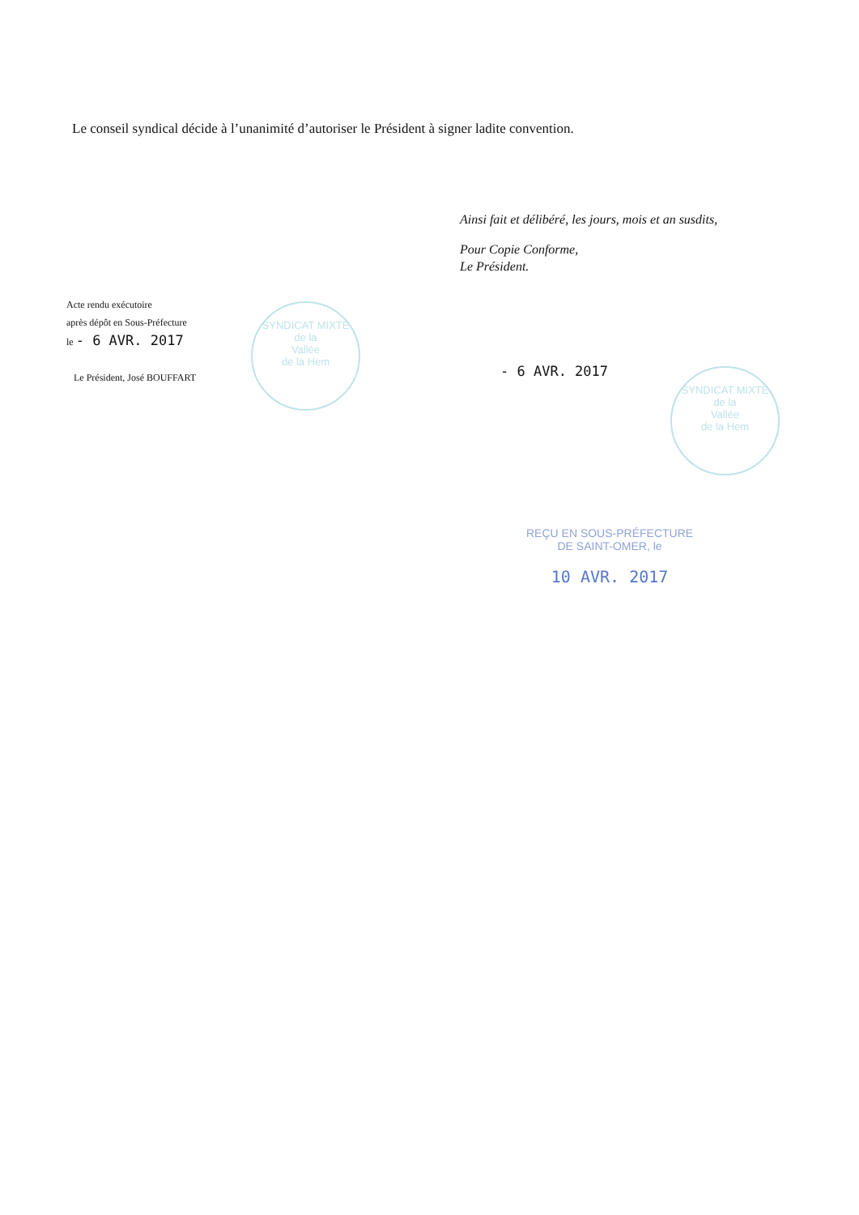Le conseil syndical décide à l’unanimité d’autoriser le Président à signer ladite convention.
Ainsi fait et délibéré, les jours, mois et an susdits,
Pour Copie Conforme,
Le Président.
Acte rendu exécutoire
après dépôt en Sous-Préfecture
le - 6 AVR. 2017
Le Président, José BOUFFART
SYNDICAT MIXTE
de la
Vallée
de la Hem
- 6 AVR. 2017
SYNDICAT MIXTE
de la
Vallée
de la Hem
REÇU EN SOUS-PRÉFECTURE
DE SAINT-OMER, le
10 AVR. 2017